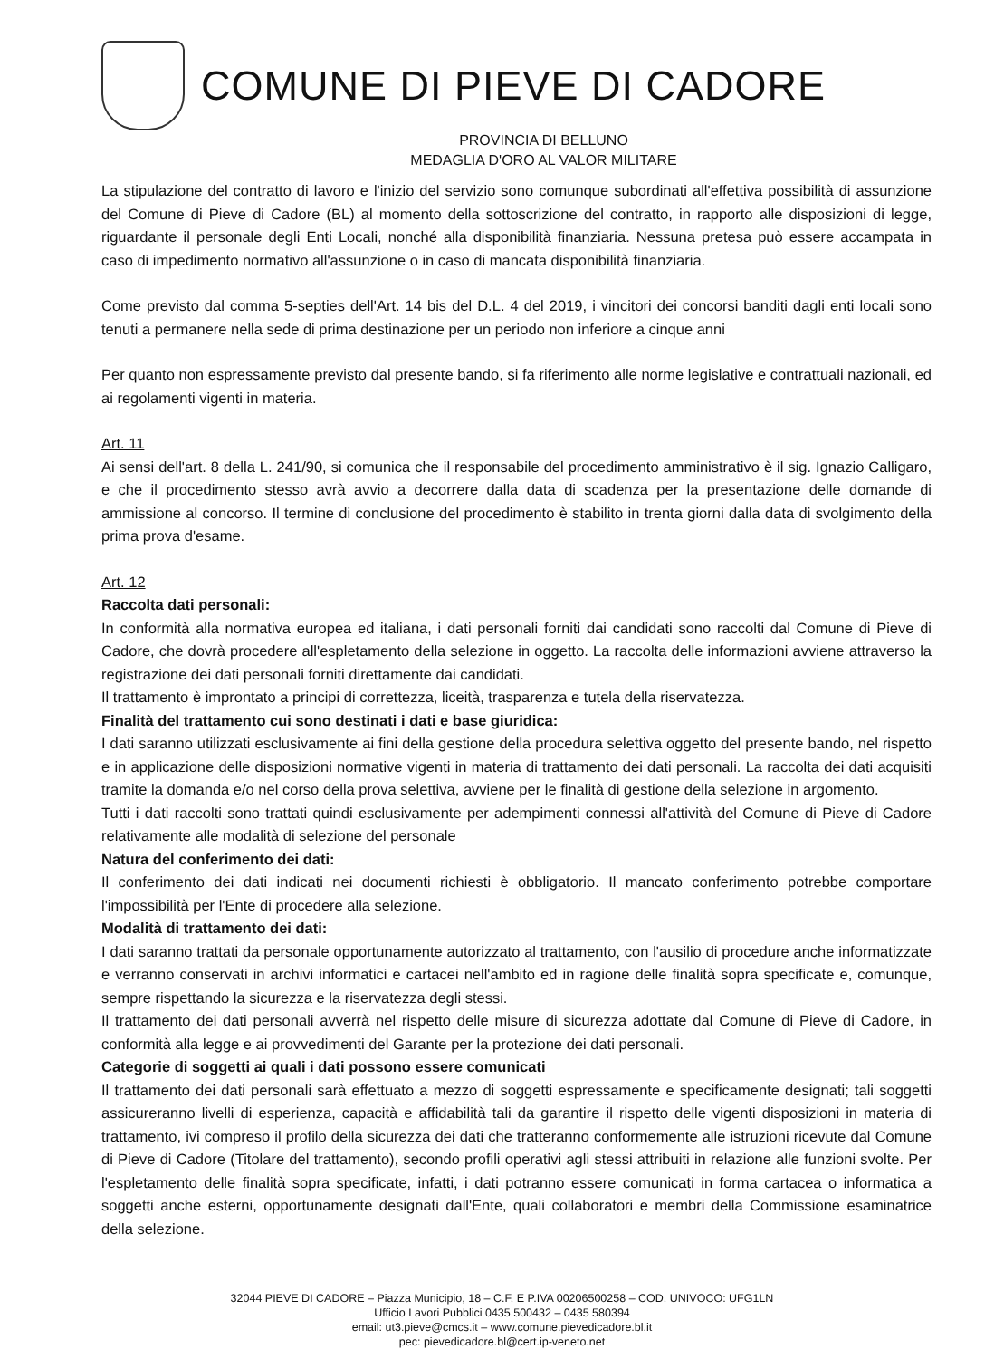COMUNE DI PIEVE DI CADORE
PROVINCIA DI BELLUNO
MEDAGLIA D'ORO AL VALOR MILITARE
La stipulazione del contratto di lavoro e l'inizio del servizio sono comunque subordinati all'effettiva possibilità di assunzione del Comune di Pieve di Cadore (BL) al momento della sottoscrizione del contratto, in rapporto alle disposizioni di legge, riguardante il personale degli Enti Locali, nonché alla disponibilità finanziaria. Nessuna pretesa può essere accampata in caso di impedimento normativo all'assunzione o in caso di mancata disponibilità finanziaria.
Come previsto dal comma 5-septies dell'Art. 14 bis del D.L. 4 del 2019, i vincitori dei concorsi banditi dagli enti locali sono tenuti a permanere nella sede di prima destinazione per un periodo non inferiore a cinque anni
Per quanto non espressamente previsto dal presente bando, si fa riferimento alle norme legislative e contrattuali nazionali, ed ai regolamenti vigenti in materia.
Art. 11
Ai sensi dell'art. 8 della L. 241/90, si comunica che il responsabile del procedimento amministrativo è il sig. Ignazio Calligaro, e che il procedimento stesso avrà avvio a decorrere dalla data di scadenza per la presentazione delle domande di ammissione al concorso. Il termine di conclusione del procedimento è stabilito in trenta giorni dalla data di svolgimento della prima prova d'esame.
Art. 12
Raccolta dati personali:
In conformità alla normativa europea ed italiana, i dati personali forniti dai candidati sono raccolti dal Comune di Pieve di Cadore, che dovrà procedere all'espletamento della selezione in oggetto. La raccolta delle informazioni avviene attraverso la registrazione dei dati personali forniti direttamente dai candidati.
Il trattamento è improntato a principi di correttezza, liceità, trasparenza e tutela della riservatezza.
Finalità del trattamento cui sono destinati i dati e base giuridica:
I dati saranno utilizzati esclusivamente ai fini della gestione della procedura selettiva oggetto del presente bando, nel rispetto e in applicazione delle disposizioni normative vigenti in materia di trattamento dei dati personali. La raccolta dei dati acquisiti tramite la domanda e/o nel corso della prova selettiva, avviene per le finalità di gestione della selezione in argomento.
Tutti i dati raccolti sono trattati quindi esclusivamente per adempimenti connessi all'attività del Comune di Pieve di Cadore relativamente alle modalità di selezione del personale
Natura del conferimento dei dati:
Il conferimento dei dati indicati nei documenti richiesti è obbligatorio. Il mancato conferimento potrebbe comportare l'impossibilità per l'Ente di procedere alla selezione.
Modalità di trattamento dei dati:
I dati saranno trattati da personale opportunamente autorizzato al trattamento, con l'ausilio di procedure anche informatizzate e verranno conservati in archivi informatici e cartacei nell'ambito ed in ragione delle finalità sopra specificate e, comunque, sempre rispettando la sicurezza e la riservatezza degli stessi.
Il trattamento dei dati personali avverrà nel rispetto delle misure di sicurezza adottate dal Comune di Pieve di Cadore, in conformità alla legge e ai provvedimenti del Garante per la protezione dei dati personali.
Categorie di soggetti ai quali i dati possono essere comunicati
Il trattamento dei dati personali sarà effettuato a mezzo di soggetti espressamente e specificamente designati; tali soggetti assicureranno livelli di esperienza, capacità e affidabilità tali da garantire il rispetto delle vigenti disposizioni in materia di trattamento, ivi compreso il profilo della sicurezza dei dati che tratteranno conformemente alle istruzioni ricevute dal Comune di Pieve di Cadore (Titolare del trattamento), secondo profili operativi agli stessi attribuiti in relazione alle funzioni svolte. Per l'espletamento delle finalità sopra specificate, infatti, i dati potranno essere comunicati in forma cartacea o informatica a soggetti anche esterni, opportunamente designati dall'Ente, quali collaboratori e membri della Commissione esaminatrice della selezione.
32044 PIEVE DI CADORE – Piazza Municipio, 18 – C.F. E P.IVA 00206500258 – COD. UNIVOCO: UFG1LN
Ufficio Lavori Pubblici 0435 500432 – 0435 580394
email: ut3.pieve@cmcs.it – www.comune.pievedicadore.bl.it
pec: pievedicadore.bl@cert.ip-veneto.net